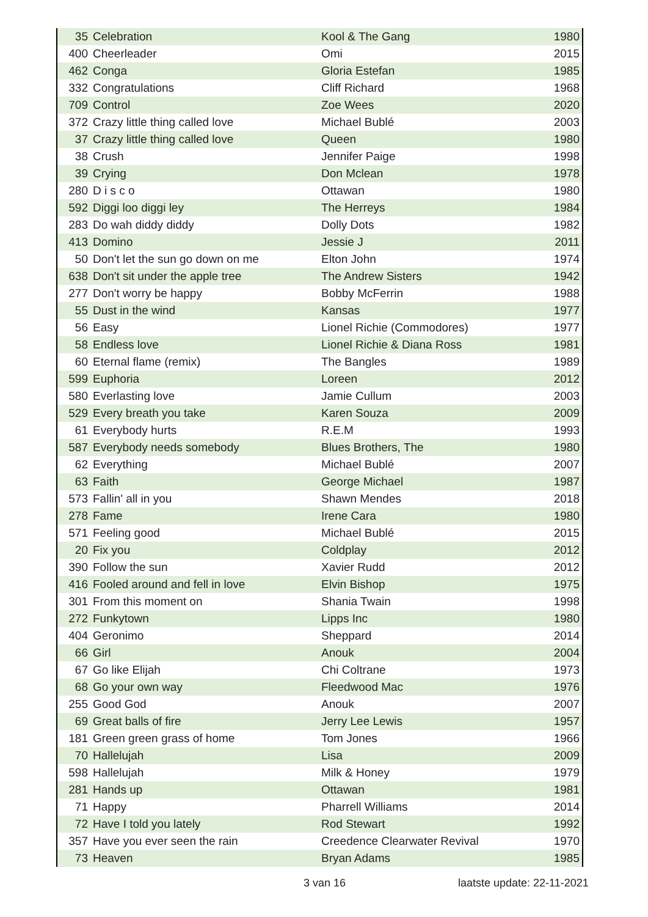| 35 | Celebration | Kool & The Gang | 1980 |
| 400 | Cheerleader | Omi | 2015 |
| 462 | Conga | Gloria Estefan | 1985 |
| 332 | Congratulations | Cliff Richard | 1968 |
| 709 | Control | Zoe Wees | 2020 |
| 372 | Crazy little thing called love | Michael Bublé | 2003 |
| 37 | Crazy little thing called love | Queen | 1980 |
| 38 | Crush | Jennifer Paige | 1998 |
| 39 | Crying | Don Mclean | 1978 |
| 280 | D i s c o | Ottawan | 1980 |
| 592 | Diggi loo diggi ley | The Herreys | 1984 |
| 283 | Do wah diddy diddy | Dolly Dots | 1982 |
| 413 | Domino | Jessie J | 2011 |
| 50 | Don't let the sun go down on me | Elton John | 1974 |
| 638 | Don't sit under the apple tree | The Andrew Sisters | 1942 |
| 277 | Don't worry be happy | Bobby McFerrin | 1988 |
| 55 | Dust in the wind | Kansas | 1977 |
| 56 | Easy | Lionel Richie (Commodores) | 1977 |
| 58 | Endless love | Lionel Richie & Diana Ross | 1981 |
| 60 | Eternal flame (remix) | The Bangles | 1989 |
| 599 | Euphoria | Loreen | 2012 |
| 580 | Everlasting love | Jamie Cullum | 2003 |
| 529 | Every breath you take | Karen Souza | 2009 |
| 61 | Everybody hurts | R.E.M | 1993 |
| 587 | Everybody needs somebody | Blues Brothers, The | 1980 |
| 62 | Everything | Michael Bublé | 2007 |
| 63 | Faith | George Michael | 1987 |
| 573 | Fallin' all in you | Shawn Mendes | 2018 |
| 278 | Fame | Irene Cara | 1980 |
| 571 | Feeling good | Michael Bublé | 2015 |
| 20 | Fix you | Coldplay | 2012 |
| 390 | Follow the sun | Xavier Rudd | 2012 |
| 416 | Fooled around and fell in love | Elvin Bishop | 1975 |
| 301 | From this moment on | Shania Twain | 1998 |
| 272 | Funkytown | Lipps Inc | 1980 |
| 404 | Geronimo | Sheppard | 2014 |
| 66 | Girl | Anouk | 2004 |
| 67 | Go like Elijah | Chi Coltrane | 1973 |
| 68 | Go your own way | Fleedwood Mac | 1976 |
| 255 | Good God | Anouk | 2007 |
| 69 | Great balls of fire | Jerry Lee Lewis | 1957 |
| 181 | Green green grass of home | Tom Jones | 1966 |
| 70 | Hallelujah | Lisa | 2009 |
| 598 | Hallelujah | Milk & Honey | 1979 |
| 281 | Hands up | Ottawan | 1981 |
| 71 | Happy | Pharrell Williams | 2014 |
| 72 | Have I told you lately | Rod Stewart | 1992 |
| 357 | Have you ever seen the rain | Creedence Clearwater Revival | 1970 |
| 73 | Heaven | Bryan Adams | 1985 |
3 van 16 laatste update: 22-11-2021